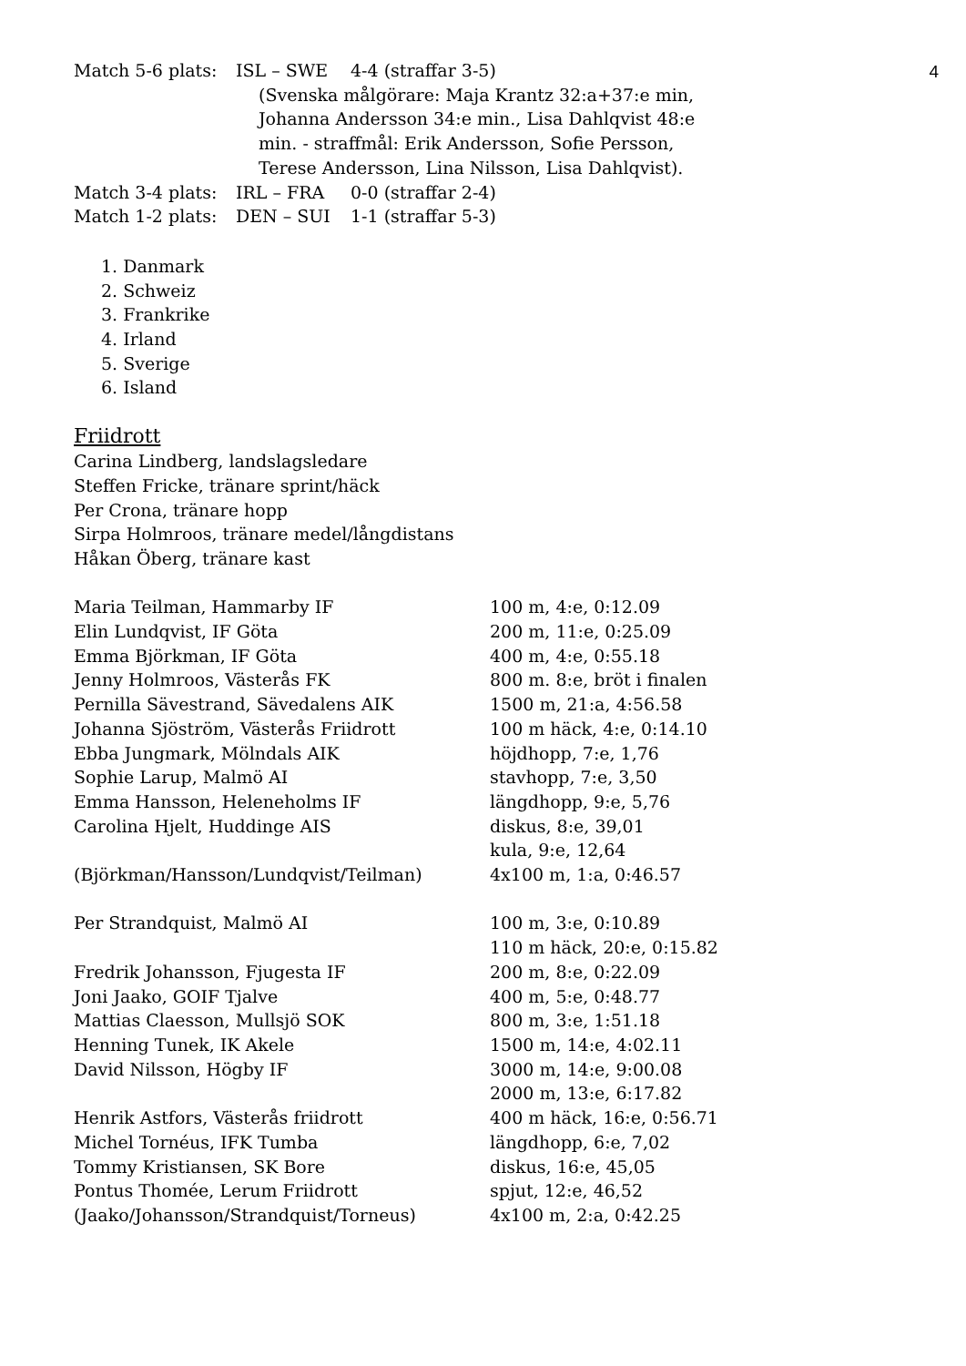4
Match 5-6 plats: ISL – SWE 4-4 (straffar 3-5)
(Svenska målgörare: Maja Krantz 32:a+37:e min, Johanna Andersson 34:e min., Lisa Dahlqvist 48:e min. - straffmål: Erik Andersson, Sofie Persson, Terese Andersson, Lina Nilsson, Lisa Dahlqvist).
Match 3-4 plats: IRL – FRA 0-0 (straffar 2-4)
Match 1-2 plats: DEN – SUI 1-1 (straffar 5-3)
1. Danmark
2. Schweiz
3. Frankrike
4. Irland
5. Sverige
6. Island
Friidrott
Carina Lindberg, landslagsledare
Steffen Fricke, tränare sprint/häck
Per Crona, tränare hopp
Sirpa Holmroos, tränare medel/långdistans
Håkan Öberg, tränare kast
| Maria Teilman, Hammarby IF | 100 m, 4:e, 0:12.09 |
| Elin Lundqvist, IF Göta | 200 m, 11:e, 0:25.09 |
| Emma Björkman, IF Göta | 400 m, 4:e, 0:55.18 |
| Jenny Holmroos, Västerås FK | 800 m. 8:e, bröt i finalen |
| Pernilla Sävestrand, Sävedalens AIK | 1500 m, 21:a, 4:56.58 |
| Johanna Sjöström, Västerås Friidrott | 100 m häck, 4:e, 0:14.10 |
| Ebba Jungmark, Mölndals AIK | höjdhopp, 7:e, 1,76 |
| Sophie Larup, Malmö AI | stavhopp, 7:e, 3,50 |
| Emma Hansson, Heleneholms IF | längdhopp, 9:e, 5,76 |
| Carolina Hjelt, Huddinge AIS | diskus, 8:e, 39,01 |
| | kula, 9:e, 12,64 |
| (Björkman/Hansson/Lundqvist/Teilman) | 4x100 m, 1:a, 0:46.57 |
| Per Strandquist, Malmö AI | 100 m, 3:e, 0:10.89 |
| | 110 m häck, 20:e, 0:15.82 |
| Fredrik Johansson, Fjugesta IF | 200 m, 8:e, 0:22.09 |
| Joni Jaako, GOIF Tjalve | 400 m, 5:e, 0:48.77 |
| Mattias Claesson, Mullsjö SOK | 800 m, 3:e, 1:51.18 |
| Henning Tunek, IK Akele | 1500 m, 14:e, 4:02.11 |
| David Nilsson, Högby IF | 3000 m, 14:e, 9:00.08 |
| | 2000 m, 13:e, 6:17.82 |
| Henrik Astfors, Västerås friidrott | 400 m häck, 16:e, 0:56.71 |
| Michel Tornéus, IFK Tumba | längdhopp, 6:e, 7,02 |
| Tommy Kristiansen, SK Bore | diskus, 16:e, 45,05 |
| Pontus Thomée, Lerum Friidrott | spjut, 12:e, 46,52 |
| (Jaako/Johansson/Strandquist/Torneus) | 4x100 m, 2:a, 0:42.25 |